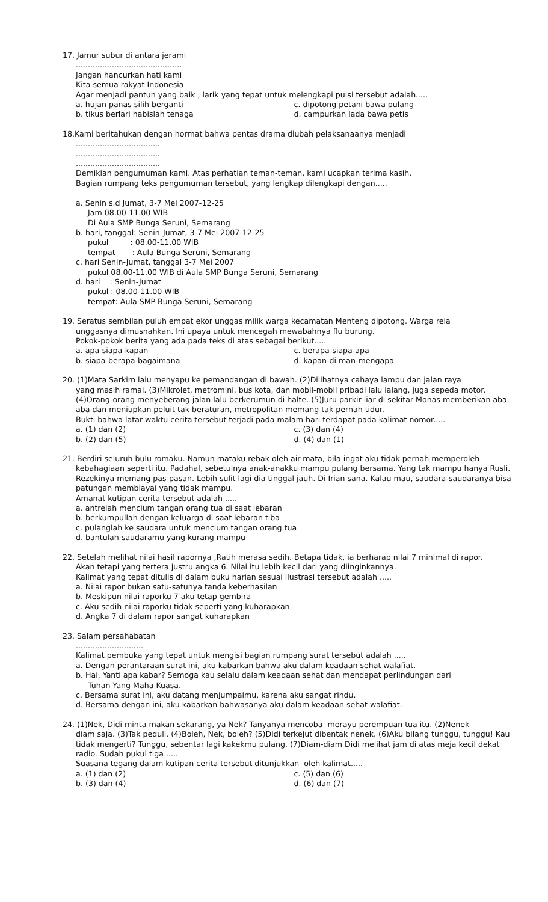17. Jamur subur di antara jerami
............................................
Jangan hancurkan hati kami
Kita semua rakyat Indonesia
Agar menjadi pantun yang baik , larik yang tepat untuk melengkapi puisi tersebut adalah.....
a. hujan panas silih berganti c. dipotong petani bawa pulang
b. tikus berlari habislah tenaga d. campurkan lada bawa petis
18.Kami beritahukan dengan hormat bahwa pentas drama diubah pelaksanaanya menjadi
...................................
...................................
...................................
Demikian pengumuman kami. Atas perhatian teman-teman, kami ucapkan terima kasih.
Bagian rumpang teks pengumuman tersebut, yang lengkap dilengkapi dengan.....
a. Senin s.d Jumat, 3-7 Mei 2007-12-25
Jam 08.00-11.00 WIB
Di Aula SMP Bunga Seruni, Semarang
b. hari, tanggal: Senin-Jumat, 3-7 Mei 2007-12-25
pukul : 08.00-11.00 WIB
tempat : Aula Bunga Seruni, Semarang
c. hari Senin-Jumat, tanggal 3-7 Mei 2007
pukul 08.00-11.00 WIB di Aula SMP Bunga Seruni, Semarang
d. hari : Senin-Jumat
pukul : 08.00-11.00 WIB
tempat: Aula SMP Bunga Seruni, Semarang
19. Seratus sembilan puluh empat ekor unggas milik warga kecamatan Menteng dipotong. Warga rela
unggasnya dimusnahkan. Ini upaya untuk mencegah mewabahnya flu burung.
Pokok-pokok berita yang ada pada teks di atas sebagai berikut.....
a. apa-siapa-kapan c. berapa-siapa-apa
b. siapa-berapa-bagaimana d. kapan-di man-mengapa
20. (1)Mata Sarkim lalu menyapu ke pemandangan di bawah. (2)Dilihatnya cahaya lampu dan jalan raya
yang masih ramai. (3)Mikrolet, metromini, bus kota, dan mobil-mobil pribadi lalu lalang, juga sepeda motor. (4)Orang-orang menyeberang jalan lalu berkerumun di halte. (5)Juru parkir liar di sekitar Monas memberikan aba-aba dan meniupkan peluit tak beraturan, metropolitan memang tak pernah tidur.
Bukti bahwa latar waktu cerita tersebut terjadi pada malam hari terdapat pada kalimat nomor.....
a. (1) dan (2) c. (3) dan (4)
b. (2) dan (5) d. (4) dan (1)
21. Berdiri seluruh bulu romaku. Namun mataku rebak oleh air mata, bila ingat aku tidak pernah memperoleh
kebahagiaan seperti itu. Padahal, sebetulnya anak-anakku mampu pulang bersama. Yang tak mampu hanya Rusli. Rezekinya memang pas-pasan. Lebih sulit lagi dia tinggal jauh. Di Irian sana. Kalau mau, saudara-saudaranya bisa patungan membiayai yang tidak mampu.
Amanat kutipan cerita tersebut adalah .....
a. antrelah mencium tangan orang tua di saat lebaran
b. berkumpullah dengan keluarga di saat lebaran tiba
c. pulanglah ke saudara untuk mencium tangan orang tua
d. bantulah saudaramu yang kurang mampu
22. Setelah melihat nilai hasil rapornya ,Ratih merasa sedih. Betapa tidak, ia berharap nilai 7 minimal di rapor.
Akan tetapi yang tertera justru angka 6. Nilai itu lebih kecil dari yang diinginkannya.
Kalimat yang tepat ditulis di dalam buku harian sesuai ilustrasi tersebut adalah .....
a. Nilai rapor bukan satu-satunya tanda keberhasilan
b. Meskipun nilai raporku 7 aku tetap gembira
c. Aku sedih nilai raporku tidak seperti yang kuharapkan
d. Angka 7 di dalam rapor sangat kuharapkan
23. Salam persahabatan
............................
Kalimat pembuka yang tepat untuk mengisi bagian rumpang surat tersebut adalah .....
a. Dengan perantaraan surat ini, aku kabarkan bahwa aku dalam keadaan sehat walafiat.
b. Hai, Yanti apa kabar? Semoga kau selalu dalam keadaan sehat dan mendapat perlindungan dari
Tuhan Yang Maha Kuasa.
c. Bersama surat ini, aku datang menjumpaimu, karena aku sangat rindu.
d. Bersama dengan ini, aku kabarkan bahwasanya aku dalam keadaan sehat walafiat.
24. (1)Nek, Didi minta makan sekarang, ya Nek? Tanyanya mencoba merayu perempuan tua itu. (2)Nenek
diam saja. (3)Tak peduli. (4)Boleh, Nek, boleh? (5)Didi terkejut dibentak nenek. (6)Aku bilang tunggu, tunggu! Kau tidak mengerti? Tunggu, sebentar lagi kakekmu pulang. (7)Diam-diam Didi melihat jam di atas meja kecil dekat radio. Sudah pukul tiga .....
Suasana tegang dalam kutipan cerita tersebut ditunjukkan oleh kalimat.....
a. (1) dan (2) c. (5) dan (6)
b. (3) dan (4) d. (6) dan (7)